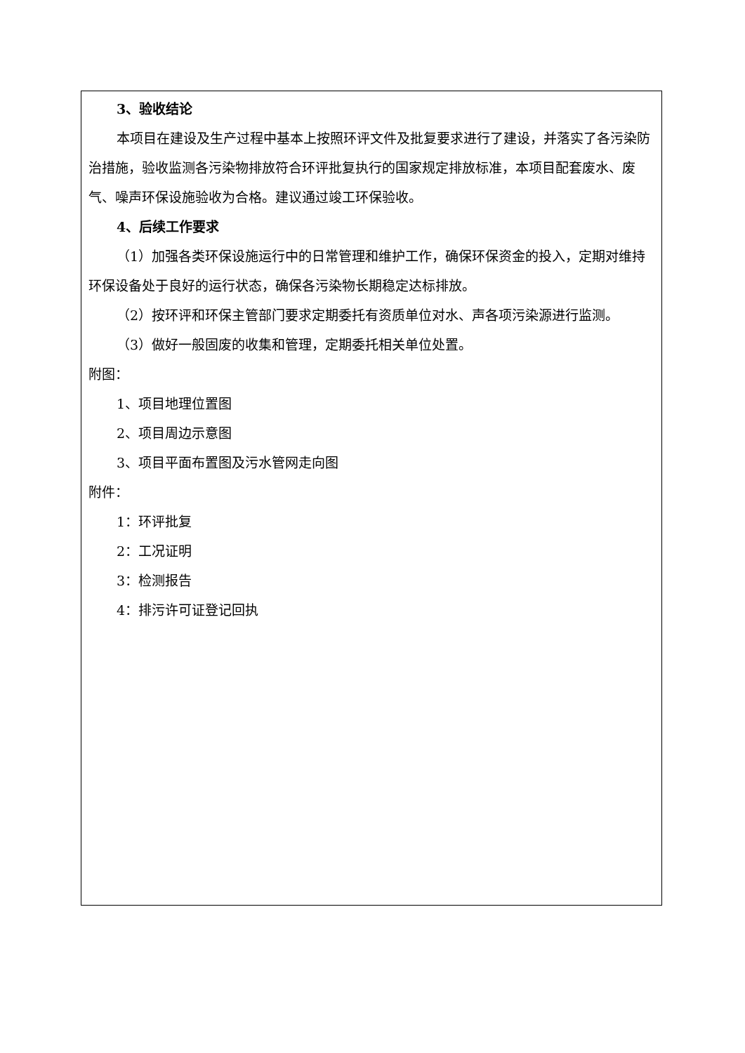3、验收结论
本项目在建设及生产过程中基本上按照环评文件及批复要求进行了建设，并落实了各污染防治措施，验收监测各污染物排放符合环评批复执行的国家规定排放标准，本项目配套废水、废气、噪声环保设施验收为合格。建议通过竣工环保验收。
4、后续工作要求
（1）加强各类环保设施运行中的日常管理和维护工作，确保环保资金的投入，定期对维持环保设备处于良好的运行状态，确保各污染物长期稳定达标排放。
（2）按环评和环保主管部门要求定期委托有资质单位对水、声各项污染源进行监测。
（3）做好一般固废的收集和管理，定期委托相关单位处置。
附图：
1、项目地理位置图
2、项目周边示意图
3、项目平面布置图及污水管网走向图
附件：
1：环评批复
2：工况证明
3：检测报告
4：排污许可证登记回执